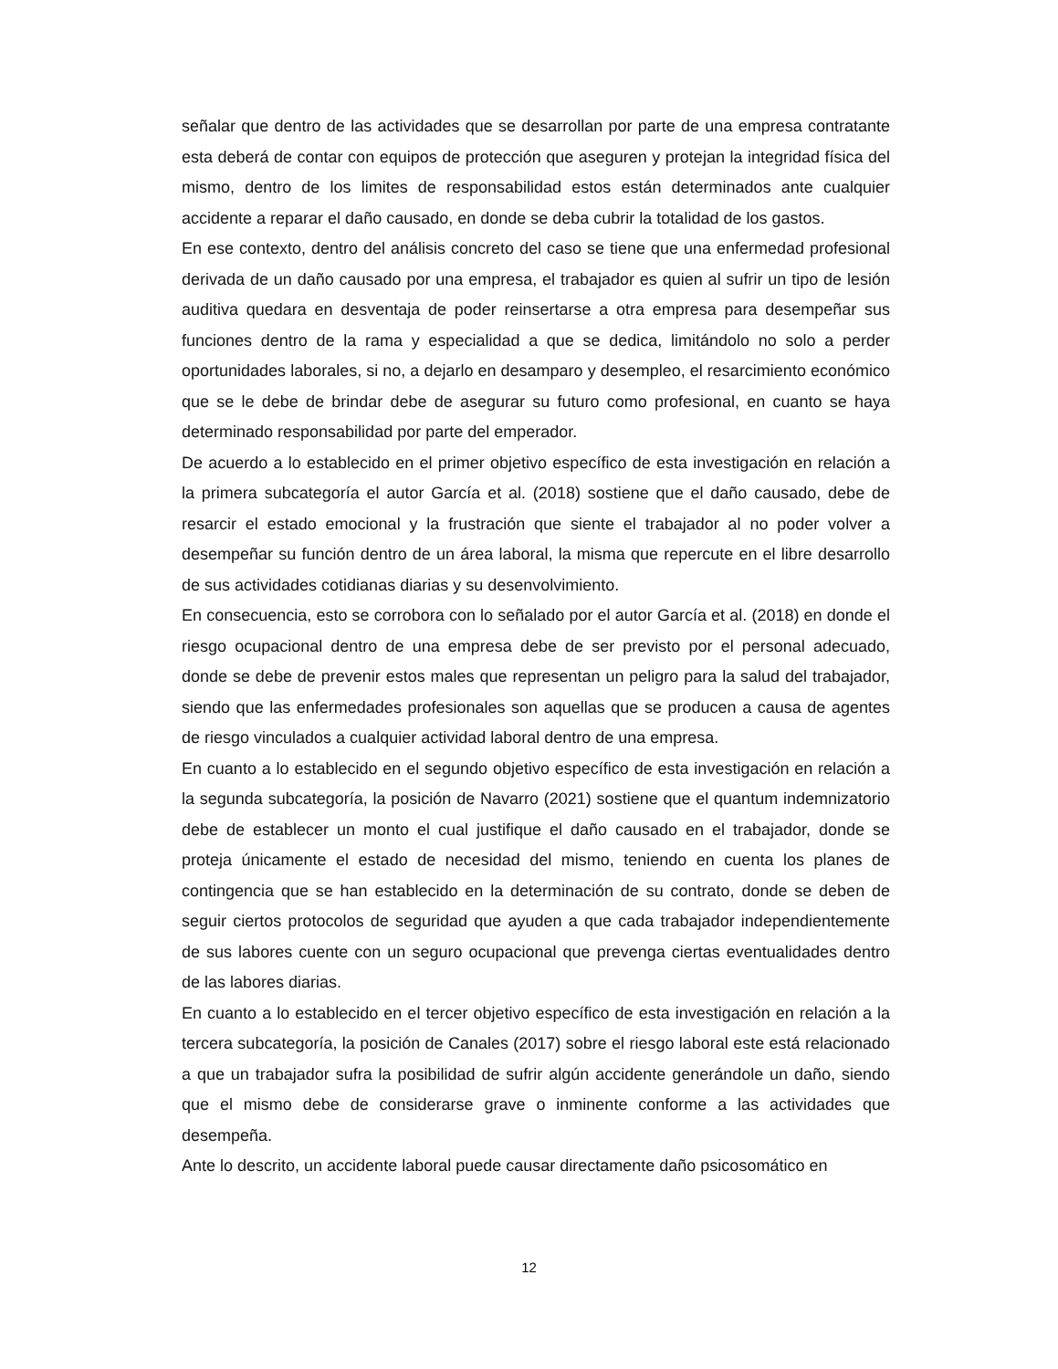señalar que dentro de las actividades que se desarrollan por parte de una empresa contratante esta deberá de contar con equipos de protección que aseguren y protejan la integridad física del mismo, dentro de los limites de responsabilidad estos están determinados ante cualquier accidente a reparar el daño causado, en donde se deba cubrir la totalidad de los gastos.
En ese contexto, dentro del análisis concreto del caso se tiene que una enfermedad profesional derivada de un daño causado por una empresa, el trabajador es quien al sufrir un tipo de lesión auditiva quedara en desventaja de poder reinsertarse a otra empresa para desempeñar sus funciones dentro de la rama y especialidad a que se dedica, limitándolo no solo a perder oportunidades laborales, si no, a dejarlo en desamparo y desempleo, el resarcimiento económico que se le debe de brindar debe de asegurar su futuro como profesional, en cuanto se haya determinado responsabilidad por parte del emperador.
De acuerdo a lo establecido en el primer objetivo específico de esta investigación en relación a la primera subcategoría el autor García et al. (2018) sostiene que el daño causado, debe de resarcir el estado emocional y la frustración que siente el trabajador al no poder volver a desempeñar su función dentro de un área laboral, la misma que repercute en el libre desarrollo de sus actividades cotidianas diarias y su desenvolvimiento.
En consecuencia, esto se corrobora con lo señalado por el autor García et al. (2018) en donde el riesgo ocupacional dentro de una empresa debe de ser previsto por el personal adecuado, donde se debe de prevenir estos males que representan un peligro para la salud del trabajador, siendo que las enfermedades profesionales son aquellas que se producen a causa de agentes de riesgo vinculados a cualquier actividad laboral dentro de una empresa.
En cuanto a lo establecido en el segundo objetivo específico de esta investigación en relación a la segunda subcategoría, la posición de Navarro (2021) sostiene que el quantum indemnizatorio debe de establecer un monto el cual justifique el daño causado en el trabajador, donde se proteja únicamente el estado de necesidad del mismo, teniendo en cuenta los planes de contingencia que se han establecido en la determinación de su contrato, donde se deben de seguir ciertos protocolos de seguridad que ayuden a que cada trabajador independientemente de sus labores cuente con un seguro ocupacional que prevenga ciertas eventualidades dentro de las labores diarias.
En cuanto a lo establecido en el tercer objetivo específico de esta investigación en relación a la tercera subcategoría, la posición de Canales (2017) sobre el riesgo laboral este está relacionado a que un trabajador sufra la posibilidad de sufrir algún accidente generándole un daño, siendo que el mismo debe de considerarse grave o inminente conforme a las actividades que desempeña.
Ante lo descrito, un accidente laboral puede causar directamente daño psicosomático en
12